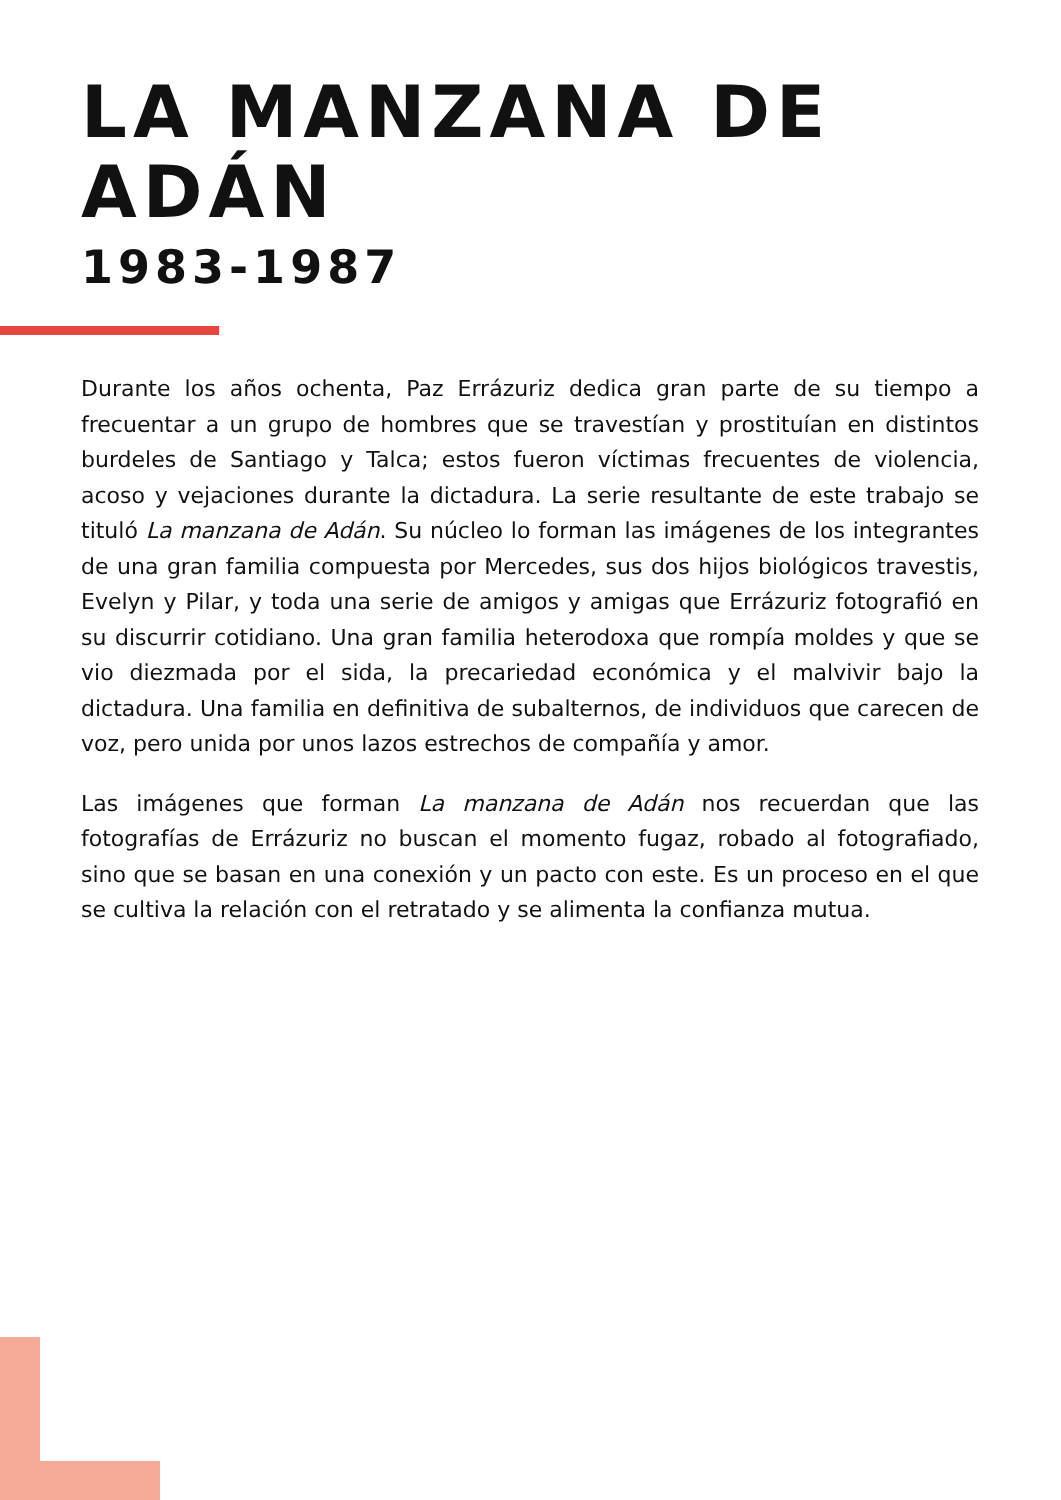LA MANZANA DE ADÁN
1983-1987
Durante los años ochenta, Paz Errázuriz dedica gran parte de su tiempo a frecuentar a un grupo de hombres que se travestían y prostituían en distintos burdeles de Santiago y Talca; estos fueron víctimas frecuentes de violencia, acoso y vejaciones durante la dictadura. La serie resultante de este trabajo se tituló La manzana de Adán. Su núcleo lo forman las imágenes de los integrantes de una gran familia compuesta por Mercedes, sus dos hijos biológicos travestis, Evelyn y Pilar, y toda una serie de amigos y amigas que Errázuriz fotografió en su discurrir cotidiano. Una gran familia heterodoxa que rompía moldes y que se vio diezmada por el sida, la precariedad económica y el malvivir bajo la dictadura. Una familia en definitiva de subalternos, de individuos que carecen de voz, pero unida por unos lazos estrechos de compañía y amor.
Las imágenes que forman La manzana de Adán nos recuerdan que las fotografías de Errázuriz no buscan el momento fugaz, robado al fotografiado, sino que se basan en una conexión y un pacto con este. Es un proceso en el que se cultiva la relación con el retratado y se alimenta la confianza mutua.